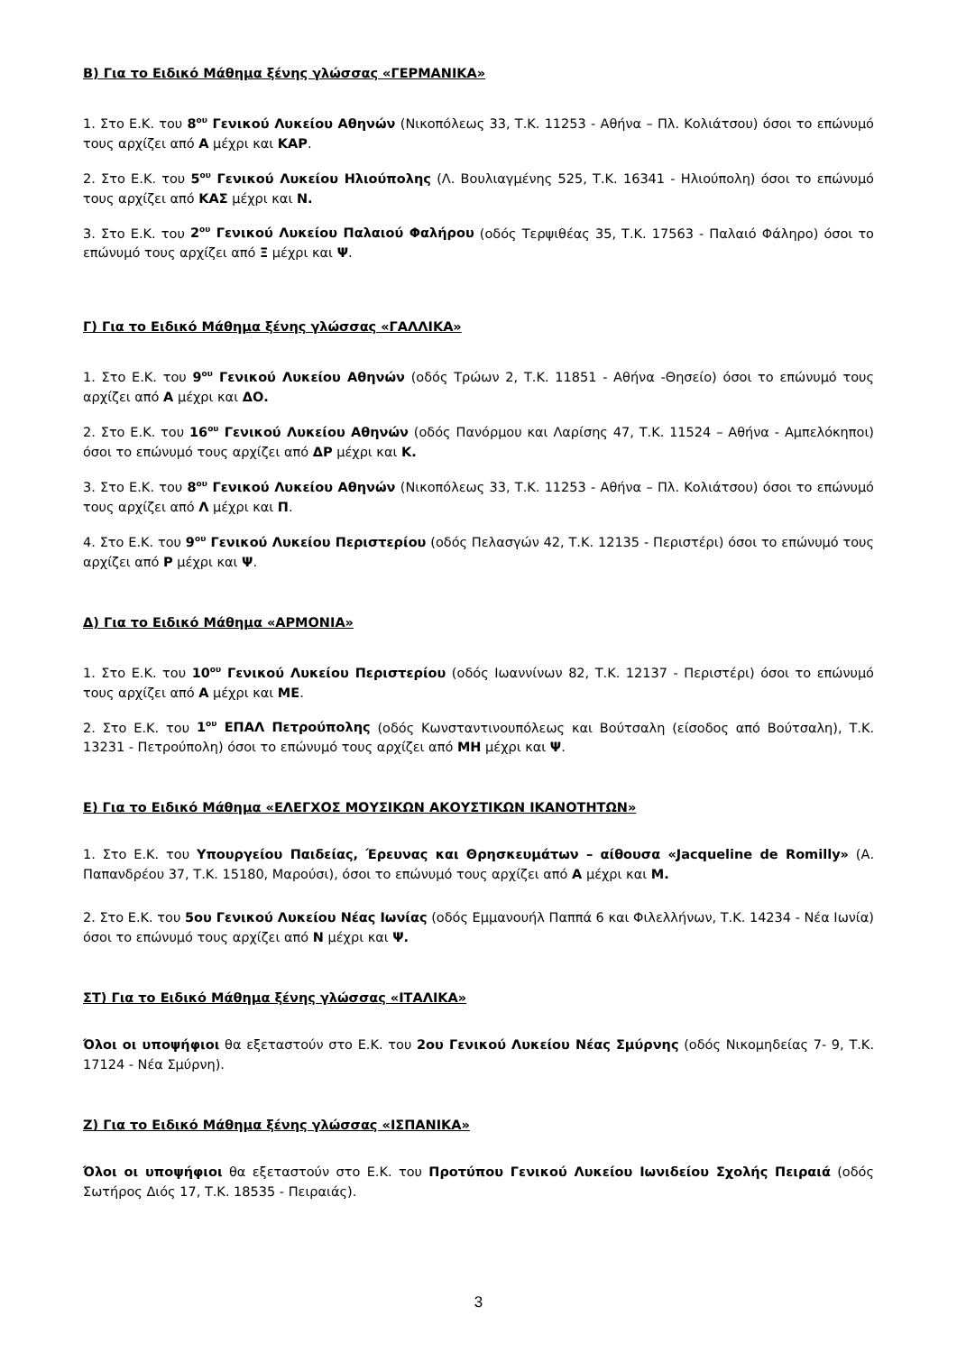Β) Για το Ειδικό Μάθημα ξένης γλώσσας «ΓΕΡΜΑΝΙΚΑ»
1. Στο Ε.Κ. του 8<sup>ου</sup> Γενικού Λυκείου Αθηνών (Νικοπόλεως 33, Τ.Κ. 11253 - Αθήνα – Πλ. Κολιάτσου) όσοι το επώνυμό τους αρχίζει από Α μέχρι και ΚΑΡ.
2. Στο Ε.Κ. του 5<sup>ου</sup> Γενικού Λυκείου Ηλιούπολης (Λ. Βουλιαγμένης 525, Τ.Κ. 16341 - Ηλιούπολη) όσοι το επώνυμό τους αρχίζει από ΚΑΣ μέχρι και Ν.
3. Στο Ε.Κ. του 2<sup>ου</sup> Γενικού Λυκείου Παλαιού Φαλήρου (οδός Τερψιθέας 35, Τ.Κ. 17563 - Παλαιό Φάληρο) όσοι το επώνυμό τους αρχίζει από Ξ μέχρι και Ψ.
Γ) Για το Ειδικό Μάθημα ξένης γλώσσας «ΓΑΛΛΙΚΑ»
1. Στο Ε.Κ. του 9<sup>ου</sup> Γενικού Λυκείου Αθηνών (οδός Τρώων 2, Τ.Κ. 11851 - Αθήνα -Θησείο) όσοι το επώνυμό τους αρχίζει από Α μέχρι και ΔΟ.
2. Στο Ε.Κ. του 16<sup>ου</sup> Γενικού Λυκείου Αθηνών (οδός Πανόρμου και Λαρίσης 47, Τ.Κ. 11524 – Αθήνα - Αμπελόκηποι) όσοι το επώνυμό τους αρχίζει από ΔΡ μέχρι και Κ.
3. Στο Ε.Κ. του 8<sup>ου</sup> Γενικού Λυκείου Αθηνών (Νικοπόλεως 33, Τ.Κ. 11253 - Αθήνα – Πλ. Κολιάτσου) όσοι το επώνυμό τους αρχίζει από Λ μέχρι και Π.
4. Στο Ε.Κ. του 9<sup>ου</sup> Γενικού Λυκείου Περιστερίου (οδός Πελασγών 42, Τ.Κ. 12135 - Περιστέρι) όσοι το επώνυμό τους αρχίζει από Ρ μέχρι και Ψ.
Δ) Για το Ειδικό Μάθημα «ΑΡΜΟΝΙΑ»
1. Στο Ε.Κ. του 10<sup>ου</sup> Γενικού Λυκείου Περιστερίου (οδός Ιωαννίνων 82, Τ.Κ. 12137 - Περιστέρι) όσοι το επώνυμό τους αρχίζει από Α μέχρι και ΜΕ.
2. Στο Ε.Κ. του 1<sup>ου</sup> ΕΠΑΛ Πετρούπολης (οδός Κωνσταντινουπόλεως και Βούτσαλη (είσοδος από Βούτσαλη), Τ.Κ. 13231 - Πετρούπολη) όσοι το επώνυμό τους αρχίζει από ΜΗ μέχρι και Ψ.
Ε) Για το Ειδικό Μάθημα «ΕΛΕΓΧΟΣ ΜΟΥΣΙΚΩΝ ΑΚΟΥΣΤΙΚΩΝ ΙΚΑΝΟΤΗΤΩΝ»
1. Στο Ε.Κ. του Υπουργείου Παιδείας, Έρευνας και Θρησκευμάτων – αίθουσα «Jacqueline de Romilly» (Α. Παπανδρέου 37, Τ.Κ. 15180, Μαρούσι), όσοι το επώνυμό τους αρχίζει από Α μέχρι και Μ.
2. Στο Ε.Κ. του 5ου Γενικού Λυκείου Νέας Ιωνίας (οδός Εμμανουήλ Παππά 6 και Φιλελλήνων, Τ.Κ. 14234 - Νέα Ιωνία) όσοι το επώνυμό τους αρχίζει από Ν μέχρι και Ψ.
ΣΤ) Για το Ειδικό Μάθημα ξένης γλώσσας «ΙΤΑΛΙΚΑ»
Όλοι οι υποψήφιοι θα εξεταστούν στο Ε.Κ. του 2ου Γενικού Λυκείου Νέας Σμύρνης (οδός Νικομηδείας 7- 9, Τ.Κ. 17124 - Νέα Σμύρνη).
Ζ) Για το Ειδικό Μάθημα ξένης γλώσσας «ΙΣΠΑΝΙΚΑ»
Όλοι οι υποψήφιοι θα εξεταστούν στο Ε.Κ. του Προτύπου Γενικού Λυκείου Ιωνιδείου Σχολής Πειραιά (οδός Σωτήρος Διός 17, Τ.Κ. 18535 - Πειραιάς).
3